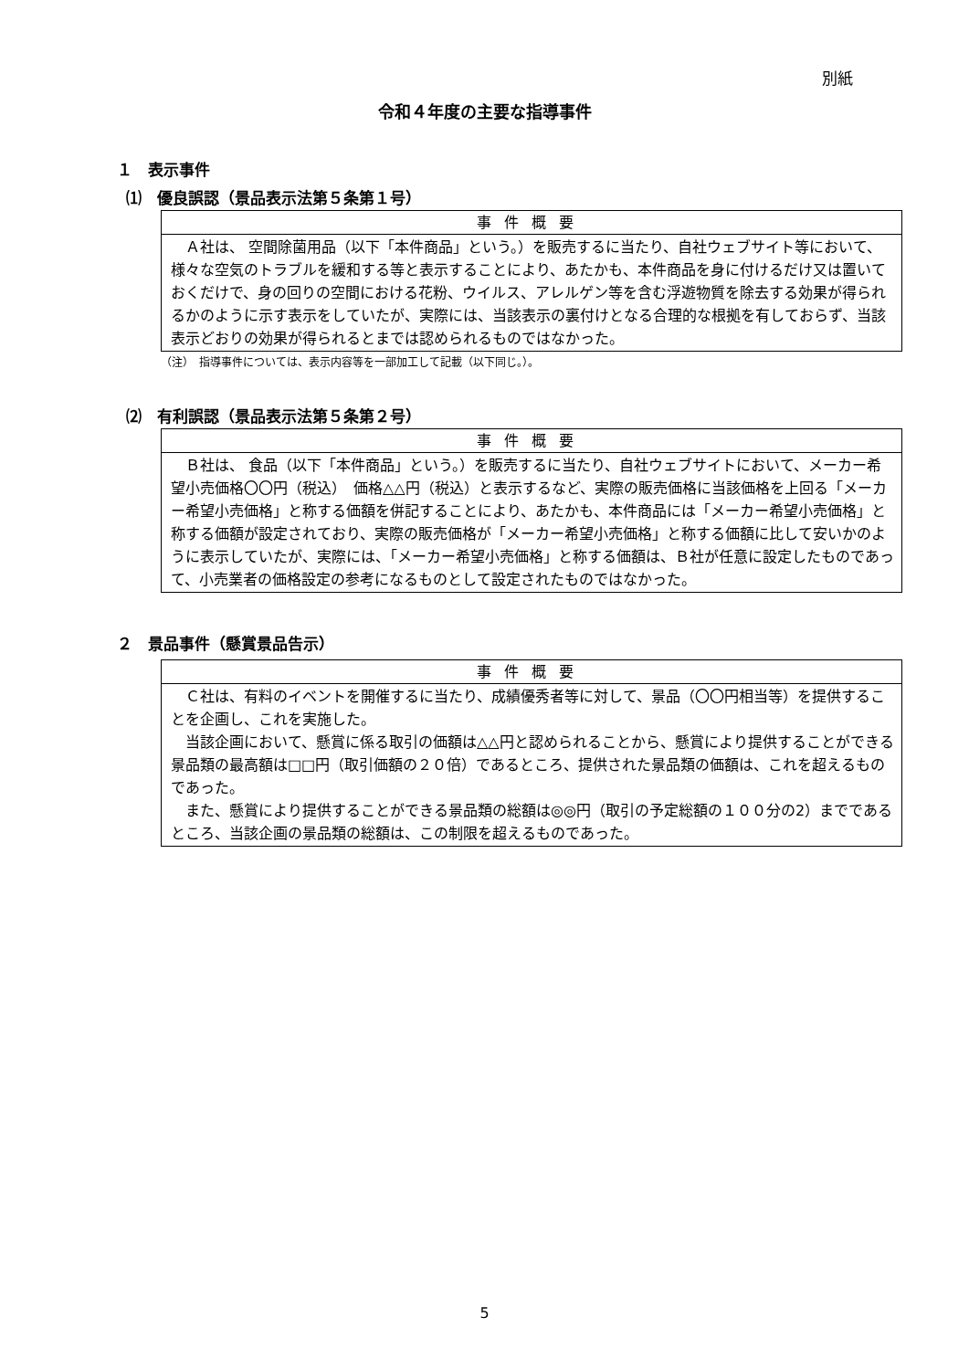別紙
令和４年度の主要な指導事件
１　表示事件
⑴　優良誤認（景品表示法第５条第１号）
| 事件概要 |
| --- |
| Ａ社は、 空間除菌用品（以下「本件商品」という。）を販売するに当たり、自社ウェブサイト等において、様々な空気のトラブルを緩和する等と表示することにより、あたかも、本件商品を身に付けるだけ又は置いておくだけで、身の回りの空間における花粉、ウイルス、アレルゲン等を含む浮遊物質を除去する効果が得られるかのように示す表示をしていたが、実際には、当該表示の裏付けとなる合理的な根拠を有しておらず、当該表示どおりの効果が得られるとまでは認められるものではなかった。 |
（注）　指導事件については、表示内容等を一部加工して記載（以下同じ。）。
⑵　有利誤認（景品表示法第５条第２号）
| 事件概要 |
| --- |
| Ｂ社は、 食品（以下「本件商品」という。）を販売するに当たり、自社ウェブサイトにおいて、メーカー希望小売価格〇〇円（税込） 価格△△円（税込）と表示するなど、実際の販売価格に当該価格を上回る「メーカー希望小売価格」と称する価額を併記することにより、あたかも、本件商品には「メーカー希望小売価格」と称する価額が設定されており、実際の販売価格が「メーカー希望小売価格」と称する価額に比して安いかのように表示していたが、実際には、「メーカー希望小売価格」と称する価額は、Ｂ社が任意に設定したものであって、小売業者の価格設定の参考になるものとして設定されたものではなかった。 |
２　景品事件（懸賞景品告示）
| 事件概要 |
| --- |
| Ｃ社は、有料のイベントを開催するに当たり、成績優秀者等に対して、景品（〇〇円相当等）を提供することを企画し、これを実施した。 当該企画において、懸賞に係る取引の価額は△△円と認められることから、懸賞により提供することができる景品類の最高額は□□円（取引価額の２０倍）であるところ、提供された景品類の価額は、これを超えるものであった。 また、懸賞により提供することができる景品類の総額は◎◎円（取引の予定総額の１００分の2）までであるところ、当該企画の景品類の総額は、この制限を超えるものであった。 |
5